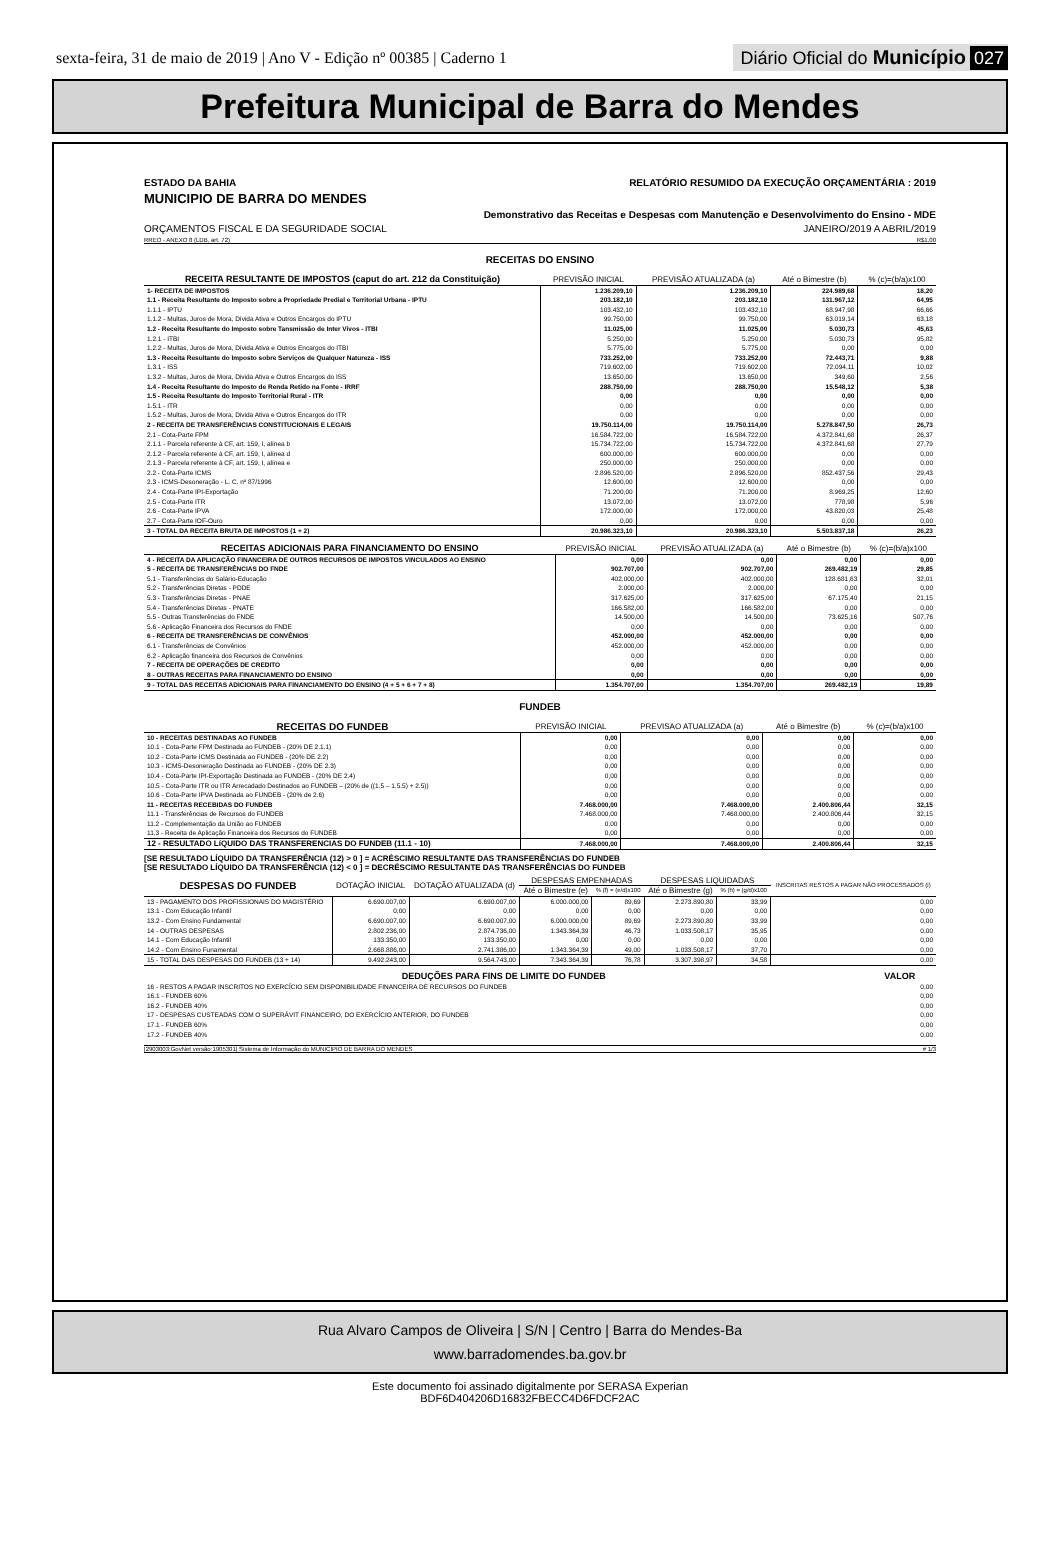sexta-feira, 31 de maio de 2019 | Ano V - Edição nº 00385 | Caderno 1 Diário Oficial do Município 027
Prefeitura Municipal de Barra do Mendes
ESTADO DA BAHIA RELATÓRIO RESUMIDO DA EXECUÇÃO ORÇAMENTÁRIA : 2019
MUNICIPIO DE BARRA DO MENDES
Demonstrativo das Receitas e Despesas com Manutenção e Desenvolvimento do Ensino - MDE
ORÇAMENTOS FISCAL E DA SEGURIDADE SOCIAL JANEIRO/2019 A ABRIL/2019
RREO - ANEXO 8 (LDB, art. 72) R$1,00
RECEITAS DO ENSINO
| RECEITA RESULTANTE DE IMPOSTOS (caput do art. 212 da Constituição) | PREVISÃO INICIAL | PREVISÃO ATUALIZADA (a) | Até o Bimestre (b) | % (c)=(b/a)x100 |
| --- | --- | --- | --- | --- |
| 1- RECEITA DE IMPOSTOS | 1.236.209,10 | 1.236.209,10 | 224.989,68 | 18,20 |
| 1.1 - Receita Resultante do Imposto sobre a Propriedade Predial e Territorial Urbana - IPTU | 203.182,10 | 203.182,10 | 131.967,12 | 64,95 |
| 1.1.1 - IPTU | 103.432,10 | 103.432,10 | 68.947,98 | 66,66 |
| 1.1.2 - Multas, Juros de Mora, Dívida Ativa e Outros Encargos do IPTU | 99.750,00 | 99.750,00 | 63.019,14 | 63,18 |
| 1.2 - Receita Resultante do Imposto sobre Tansmissão de Inter Vivos - ITBI | 11.025,00 | 11.025,00 | 5.030,73 | 45,63 |
| 1.2.1 - ITBI | 5.250,00 | 5.250,00 | 5.030,73 | 95,82 |
| 1.2.2 - Multas, Juros de Mora, Dívida Ativa e Outros Encargos do ITBI | 5.775,00 | 5.775,00 | 0,00 | 0,00 |
| 1.3 - Receita Resultante do Imposto sobre Serviços de Qualquer Natureza - ISS | 733.252,00 | 733.252,00 | 72.443,71 | 9,88 |
| 1.3.1 - ISS | 719.602,00 | 719.602,00 | 72.094,11 | 10,02 |
| 1.3.2 - Multas, Juros de Mora, Divida Ativa e Outros Encargos do ISS | 13.650,00 | 13.650,00 | 349,60 | 2,56 |
| 1.4 - Receita Resultante do Imposto de Renda Retido na Fonte - IRRF | 288.750,00 | 288.750,00 | 15.548,12 | 5,38 |
| 1.5 - Receita Resultante do Imposto Territorial Rural - ITR | 0,00 | 0,00 | 0,00 | 0,00 |
| 1.5.1 - ITR | 0,00 | 0,00 | 0,00 | 0,00 |
| 1.5.2 - Multas, Juros de Mora, Divida Ativa e Outros Encargos do ITR | 0,00 | 0,00 | 0,00 | 0,00 |
| 2 - RECEITA DE TRANSFERÊNCIAS CONSTITUCIONAIS E LEGAIS | 19.750.114,00 | 19.750.114,00 | 5.278.847,50 | 26,73 |
| 2.1 - Cota-Parte FPM | 16.584.722,00 | 16.584.722,00 | 4.372.841,68 | 26,37 |
| 2.1.1 - Parcela referente à CF, art. 159, I, alínea b | 15.734.722,00 | 15.734.722,00 | 4.372.841,68 | 27,79 |
| 2.1.2 - Parcela referente à CF, art. 159, I, alínea d | 600.000,00 | 600.000,00 | 0,00 | 0,00 |
| 2.1.3 - Parcela referente à CF, art. 159, I, alínea e | 250.000,00 | 250.000,00 | 0,00 | 0,00 |
| 2.2 - Cota-Parte ICMS | 2.896.520,00 | 2.896.520,00 | 852.437,56 | 29,43 |
| 2.3 - ICMS-Desoneração - L. C. nº 87/1996 | 12.600,00 | 12.600,00 | 0,00 | 0,00 |
| 2.4 - Cota-Parte IPI-Exportação | 71.200,00 | 71.200,00 | 8.969,25 | 12,60 |
| 2.5 - Cota-Parte ITR | 13.072,00 | 13.072,00 | 778,98 | 5,96 |
| 2.6 - Cota-Parte IPVA | 172.000,00 | 172.000,00 | 43.820,03 | 25,48 |
| 2.7 - Cota-Parte IOF-Ouro | 0,00 | 0,00 | 0,00 | 0,00 |
| 3 - TOTAL DA RECEITA BRUTA DE IMPOSTOS (1 + 2) | 20.986.323,10 | 20.986.323,10 | 5.503.837,18 | 26,23 |
| RECEITAS ADICIONAIS PARA FINANCIAMENTO DO ENSINO | PREVISÃO INICIAL | PREVISÃO ATUALIZADA (a) | Até o Bimestre (b) | % (c)=(b/a)x100 |
| --- | --- | --- | --- | --- |
| 4 - RECEITA DA APLICAÇÃO FINANCEIRA DE OUTROS RECURSOS DE IMPOSTOS VINCULADOS AO ENSINO | 0,00 | 0,00 | 0,00 | 0,00 |
| 5 - RECEITA DE TRANSFERÊNCIAS DO FNDE | 902.707,00 | 902.707,00 | 269.482,19 | 29,85 |
| 5.1 - Transferências do Salário-Educação | 402.000,00 | 402.000,00 | 128.681,63 | 32,01 |
| 5.2 - Transferências Diretas - PDDE | 2.000,00 | 2.000,00 | 0,00 | 0,00 |
| 5.3 - Transferências Diretas - PNAE | 317.625,00 | 317.625,00 | 67.175,40 | 21,15 |
| 5.4 - Transferências Diretas - PNATE | 166.582,00 | 166.582,00 | 0,00 | 0,00 |
| 5.5 - Outras Transferências do FNDE | 14.500,00 | 14.500,00 | 73.625,16 | 507,76 |
| 5.6 - Aplicação Financeira dos Recursos do FNDE | 0,00 | 0,00 | 0,00 | 0,00 |
| 6 - RECEITA DE TRANSFERÊNCIAS DE CONVÊNIOS | 452.000,00 | 452.000,00 | 0,00 | 0,00 |
| 6.1 - Transferências de Convênios | 452.000,00 | 452.000,00 | 0,00 | 0,00 |
| 6.2 - Aplicação financeira dos Recursos de Convênios | 0,00 | 0,00 | 0,00 | 0,00 |
| 7 - RECEITA DE OPERAÇÕES DE CREDITO | 0,00 | 0,00 | 0,00 | 0,00 |
| 8 - OUTRAS RECEITAS PARA FINANCIAMENTO DO ENSINO | 0,00 | 0,00 | 0,00 | 0,00 |
| 9 - TOTAL DAS RECEITAS ADICIONAIS PARA FINANCIAMENTO DO ENSINO (4 + 5 + 6 + 7 + 8) | 1.354.707,00 | 1.354.707,00 | 269.482,19 | 19,89 |
FUNDEB
| RECEITAS DO FUNDEB | PREVISÃO INICIAL | PREVISAO ATUALIZADA (a) | Até o Bimestre (b) | % (c)=(b/a)x100 |
| --- | --- | --- | --- | --- |
| 10 - RECEITAS DESTINADAS AO FUNDEB | 0,00 | 0,00 | 0,00 | 0,00 |
| 10.1 - Cota-Parte FPM Destinada ao FUNDEB - (20% DE 2.1.1) | 0,00 | 0,00 | 0,00 | 0,00 |
| 10.2 - Cota-Parte ICMS Destinada ao FUNDEB - (20% DE 2.2) | 0,00 | 0,00 | 0,00 | 0,00 |
| 10.3 - ICMS-Desoneração Destinada ao FUNDEB - (20% DE 2.3) | 0,00 | 0,00 | 0,00 | 0,00 |
| 10.4 - Cota-Parte IPI-Exportação Destinada ao FUNDEB - (20% DE 2.4) | 0,00 | 0,00 | 0,00 | 0,00 |
| 10.5 - Cota-Parte ITR ou ITR Arrecadado Destinados ao FUNDEB – (20% de ((1.5 – 1.5.5) + 2.5)) | 0,00 | 0,00 | 0,00 | 0,00 |
| 10.6 - Cota-Parte IPVA Destinada ao FUNDEB - (20% de 2.6) | 0,00 | 0,00 | 0,00 | 0,00 |
| 11 - RECEITAS RECEBIDAS DO FUNDEB | 7.468.000,00 | 7.468.000,00 | 2.400.806,44 | 32,15 |
| 11.1 - Transferências de Recursos do FUNDEB | 7.468.000,00 | 7.468.000,00 | 2.400.806,44 | 32,15 |
| 11.2 - Complementação da União ao FUNDEB | 0,00 | 0,00 | 0,00 | 0,00 |
| 11.3 - Receita de Aplicação Financeira dos Recursos do FUNDEB | 0,00 | 0,00 | 0,00 | 0,00 |
| 12 - RESULTADO LíQUIDO DAS TRANSFERENCIAS DO FUNDEB (11.1 - 10) | 7.468.000,00 | 7.468.000,00 | 2.400.806,44 | 32,15 |
[SE RESULTADO LÍQUIDO DA TRANSFERÊNCIA (12) > 0 ] = ACRÉSCIMO RESULTANTE DAS TRANSFERÊNCIAS DO FUNDEB
[SE RESULTADO LÍQUIDO DA TRANSFERÊNCIA (12) < 0 ] = DECRÉSCIMO RESULTANTE DAS TRANSFERÊNCIAS DO FUNDEB
| DESPESAS DO FUNDEB | DOTAÇÃO INICIAL | DOTAÇÃO ATUALIZADA (d) | DESPESAS EMPENHADAS | | DESPESAS LIQUIDADAS | | INSCRITAS RESTOS A PAGAR NÃO PROCESSADOS (i) |
| --- | --- | --- | --- | --- | --- | --- | --- |
| | | | Até o Bimestre (e) | % (f) = (e/d)x100 | Até o Bimestre (g) | % (h) = (g/d)x100 | |
| 13 - PAGAMENTO DOS PROFISSIONAIS DO MAGISTÉRIO | 6.690.007,00 | 6.690.007,00 | 6.000.000,00 | 89,69 | 2.273.890,80 | 33,99 | 0,00 |
| 13.1 - Com Educação Infantil | 0,00 | 0,00 | 0,00 | 0,00 | 0,00 | 0,00 | 0,00 |
| 13.2 - Com Ensino Fundamental | 6.690.007,00 | 6.690.007,00 | 6.000.000,00 | 89,69 | 2.273.890,80 | 33,99 | 0,00 |
| 14 - OUTRAS DESPESAS | 2.802.236,00 | 2.874.736,00 | 1.343.364,39 | 46,73 | 1.033.508,17 | 35,95 | 0,00 |
| 14.1 - Com Educação Infantil | 133.350,00 | 133.350,00 | 0,00 | 0,00 | 0,00 | 0,00 | 0,00 |
| 14.2 - Com Ensino Funamental | 2.668.886,00 | 2.741.386,00 | 1.343.364,39 | 49,00 | 1.033.508,17 | 37,70 | 0,00 |
| 15 - TOTAL DAS DESPESAS DO FUNDEB (13 + 14) | 9.492.243,00 | 9.564.743,00 | 7.343.364,39 | 76,78 | 3.307.398,97 | 34,58 | 0,00 |
| DEDUÇÕES PARA FINS DE LIMITE DO FUNDEB | VALOR |
| --- | --- |
| 16 - RESTOS A PAGAR INSCRITOS NO EXERCÍCIO SEM DISPONIBILIDADE FINANCEIRA DE RECURSOS DO FUNDEB | 0,00 |
| 16.1 - FUNDEB 60% | 0,00 |
| 16.2 - FUNDEB 40% | 0,00 |
| 17 - DESPESAS CUSTEADAS COM O SUPERÁVIT FINANCEIRO, DO EXERCÍCIO ANTERIOR, DO FUNDEB | 0,00 |
| 17.1 - FUNDEB 60% | 0,00 |
| 17.2 - FUNDEB 40% | 0,00 |
[2903003:GovNet versão:1905301] Sistema de Informação do MUNICIPIO DE BARRA DO MENDES # 1/3
Rua Alvaro Campos de Oliveira | S/N | Centro | Barra do Mendes-Ba
www.barradomendes.ba.gov.br
Este documento foi assinado digitalmente por SERASA Experian
BDF6D404206D16832FBECC4D6FDCF2AC